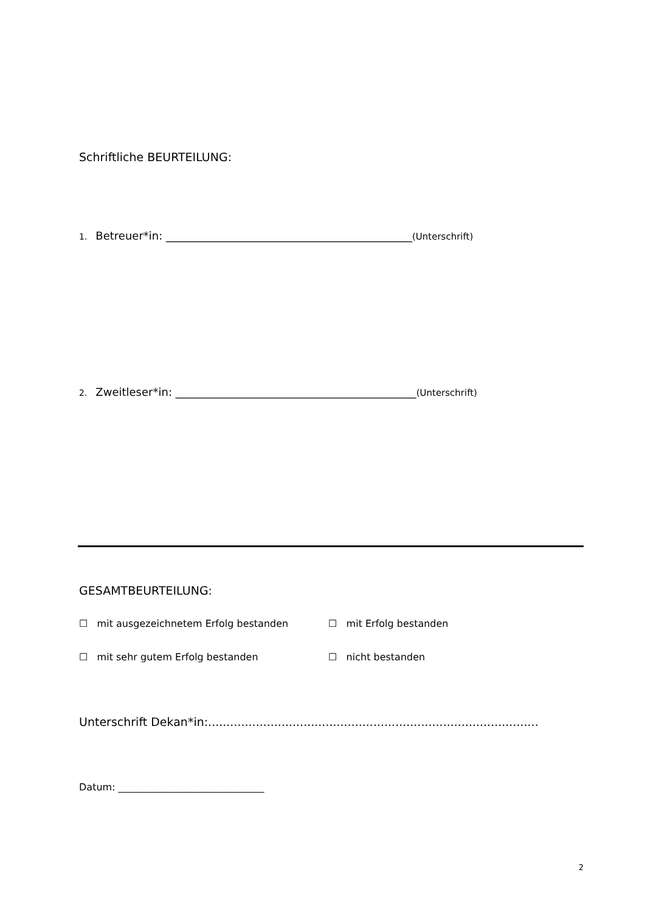Schriftliche BEURTEILUNG:
1. Betreuer*in: _____________________________________________(Unterschrift)
2. Zweitleser*in: ____________________________________________(Unterschrift)
GESAMTBEURTEILUNG:
☐ mit ausgezeichnetem Erfolg bestanden ☐ mit Erfolg bestanden
☐ mit sehr gutem Erfolg bestanden ☐ nicht bestanden
Unterschrift Dekan*in:..........................................................................................
Datum: ______________________________
2